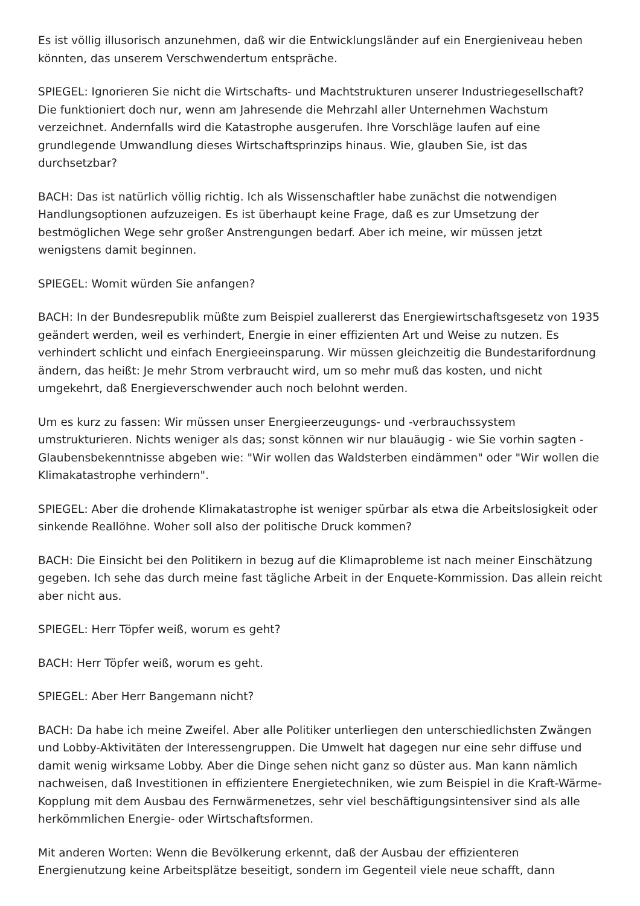Es ist völlig illusorisch anzunehmen, daß wir die Entwicklungsländer auf ein Energieniveau heben könnten, das unserem Verschwendertum entspräche.
SPIEGEL: Ignorieren Sie nicht die Wirtschafts- und Machtstrukturen unserer Industriegesellschaft? Die funktioniert doch nur, wenn am Jahresende die Mehrzahl aller Unternehmen Wachstum verzeichnet. Andernfalls wird die Katastrophe ausgerufen. Ihre Vorschläge laufen auf eine grundlegende Umwandlung dieses Wirtschaftsprinzips hinaus. Wie, glauben Sie, ist das durchsetzbar?
BACH: Das ist natürlich völlig richtig. Ich als Wissenschaftler habe zunächst die notwendigen Handlungsoptionen aufzuzeigen. Es ist überhaupt keine Frage, daß es zur Umsetzung der bestmöglichen Wege sehr großer Anstrengungen bedarf. Aber ich meine, wir müssen jetzt wenigstens damit beginnen.
SPIEGEL: Womit würden Sie anfangen?
BACH: In der Bundesrepublik müßte zum Beispiel zuallererst das Energiewirtschaftsgesetz von 1935 geändert werden, weil es verhindert, Energie in einer effizienten Art und Weise zu nutzen. Es verhindert schlicht und einfach Energieeinsparung. Wir müssen gleichzeitig die Bundestarifordnung ändern, das heißt: Je mehr Strom verbraucht wird, um so mehr muß das kosten, und nicht umgekehrt, daß Energieverschwender auch noch belohnt werden.
Um es kurz zu fassen: Wir müssen unser Energieerzeugungs- und -verbrauchssystem umstrukturieren. Nichts weniger als das; sonst können wir nur blauäugig - wie Sie vorhin sagten - Glaubensbekenntnisse abgeben wie: "Wir wollen das Waldsterben eindämmen" oder "Wir wollen die Klimakatastrophe verhindern".
SPIEGEL: Aber die drohende Klimakatastrophe ist weniger spürbar als etwa die Arbeitslosigkeit oder sinkende Reallöhne. Woher soll also der politische Druck kommen?
BACH: Die Einsicht bei den Politikern in bezug auf die Klimaprobleme ist nach meiner Einschätzung gegeben. Ich sehe das durch meine fast tägliche Arbeit in der Enquete-Kommission. Das allein reicht aber nicht aus.
SPIEGEL: Herr Töpfer weiß, worum es geht?
BACH: Herr Töpfer weiß, worum es geht.
SPIEGEL: Aber Herr Bangemann nicht?
BACH: Da habe ich meine Zweifel. Aber alle Politiker unterliegen den unterschiedlichsten Zwängen und Lobby-Aktivitäten der Interessengruppen. Die Umwelt hat dagegen nur eine sehr diffuse und damit wenig wirksame Lobby. Aber die Dinge sehen nicht ganz so düster aus. Man kann nämlich nachweisen, daß Investitionen in effizientere Energietechniken, wie zum Beispiel in die Kraft-Wärme-Kopplung mit dem Ausbau des Fernwärmenetzes, sehr viel beschäftigungsintensiver sind als alle herkömmlichen Energie- oder Wirtschaftsformen.
Mit anderen Worten: Wenn die Bevölkerung erkennt, daß der Ausbau der effizienteren Energienutzung keine Arbeitsplätze beseitigt, sondern im Gegenteil viele neue schafft, dann